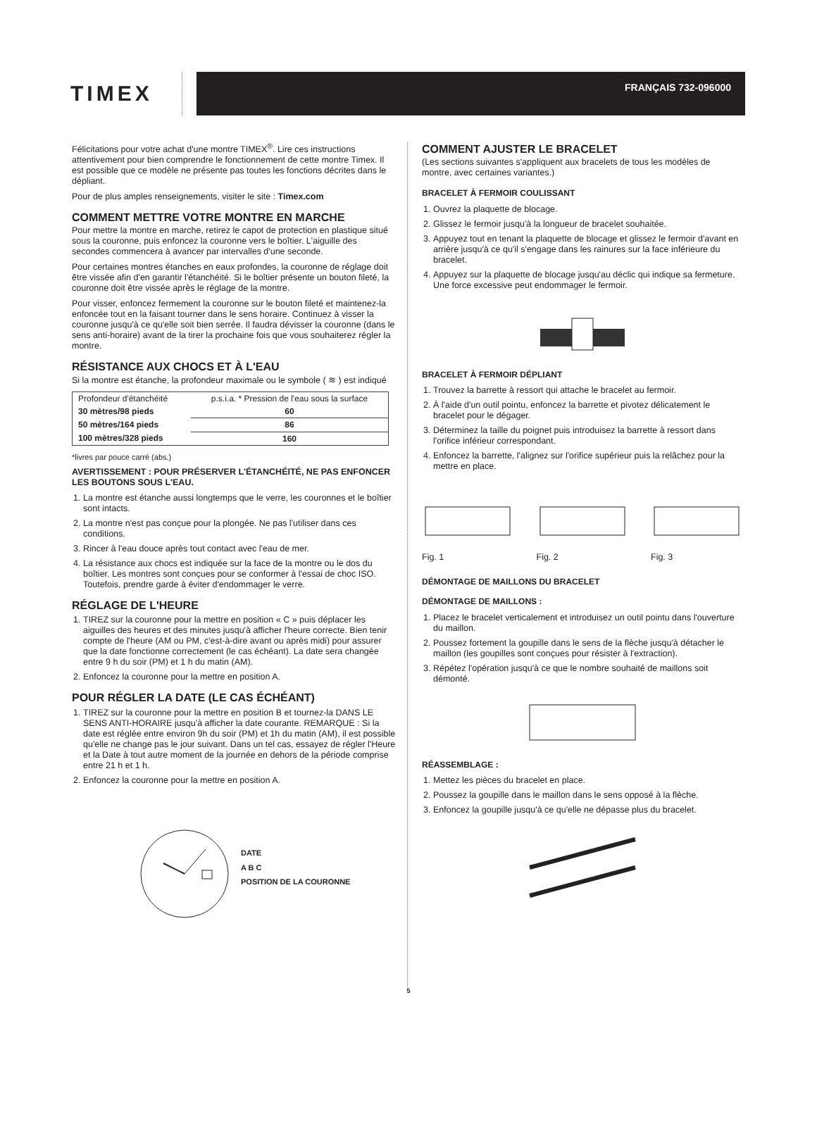TIMEX
FRANÇAIS 732-096000
Félicitations pour votre achat d'une montre TIMEX<sup>®</sup>. Lire ces instructions attentivement pour bien comprendre le fonctionnement de cette montre Timex. Il est possible que ce modèle ne présente pas toutes les fonctions décrites dans le dépliant.
Pour de plus amples renseignements, visiter le site : Timex.com
COMMENT METTRE VOTRE MONTRE EN MARCHE
Pour mettre la montre en marche, retirez le capot de protection en plastique situé sous la couronne, puis enfoncez la couronne vers le boîtier. L'aiguille des secondes commencera à avancer par intervalles d'une seconde.
Pour certaines montres étanches en eaux profondes, la couronne de réglage doit être vissée afin d'en garantir l'étanchéité. Si le boîtier présente un bouton fileté, la couronne doit être vissée après le réglage de la montre.
Pour visser, enfoncez fermement la couronne sur le bouton fileté et maintenez-la enfoncée tout en la faisant tourner dans le sens horaire. Continuez à visser la couronne jusqu'à ce qu'elle soit bien serrée. Il faudra dévisser la couronne (dans le sens anti-horaire) avant de la tirer la prochaine fois que vous souhaiterez régler la montre.
RÉSISTANCE AUX CHOCS ET À L'EAU
Si la montre est étanche, la profondeur maximale ou le symbole ( ≋ ) est indiqué
| Profondeur d'étanchéité | p.s.i.a. * Pression de l'eau sous la surface |
| --- | --- |
| 30 mètres/98 pieds | 60 |
| 50 mètres/164 pieds | 86 |
| 100 mètres/328 pieds | 160 |
*livres par pouce carré (abs.)
AVERTISSEMENT : POUR PRÉSERVER L'ÉTANCHÉITÉ, NE PAS ENFONCER LES BOUTONS SOUS L'EAU.
1. La montre est étanche aussi longtemps que le verre, les couronnes et le boîtier sont intacts.
2. La montre n'est pas conçue pour la plongée. Ne pas l'utiliser dans ces conditions.
3. Rincer à l'eau douce après tout contact avec l'eau de mer.
4. La résistance aux chocs est indiquée sur la face de la montre ou le dos du boîtier. Les montres sont conçues pour se conformer à l'essai de choc ISO. Toutefois, prendre garde à éviter d'endommager le verre.
RÉGLAGE DE L'HEURE
1. TIREZ sur la couronne pour la mettre en position « C » puis déplacer les aiguilles des heures et des minutes jusqu'à afficher l'heure correcte. Bien tenir compte de l'heure (AM ou PM, c'est-à-dire avant ou après midi) pour assurer que la date fonctionne correctement (le cas échéant). La date sera changée entre 9 h du soir (PM) et 1 h du matin (AM).
2. Enfoncez la couronne pour la mettre en position A.
POUR RÉGLER LA DATE (LE CAS ÉCHÉANT)
1. TIREZ sur la couronne pour la mettre en position B et tournez-la DANS LE SENS ANTI-HORAIRE jusqu'à afficher la date courante. REMARQUE : Si la date est réglée entre environ 9h du soir (PM) et 1h du matin (AM), il est possible qu'elle ne change pas le jour suivant. Dans un tel cas, essayez de régler l'Heure et la Date à tout autre moment de la journée en dehors de la période comprise entre 21 h et 1 h.
2. Enfoncez la couronne pour la mettre en position A.
DATE
A B C
POSITION DE LA COURONNE
COMMENT AJUSTER LE BRACELET
(Les sections suivantes s'appliquent aux bracelets de tous les modèles de montre, avec certaines variantes.)
BRACELET À FERMOIR COULISSANT
1. Ouvrez la plaquette de blocage.
2. Glissez le fermoir jusqu'à la longueur de bracelet souhaitée.
3. Appuyez tout en tenant la plaquette de blocage et glissez le fermoir d'avant en arrière jusqu'à ce qu'il s'engage dans les rainures sur la face inférieure du bracelet.
4. Appuyez sur la plaquette de blocage jusqu'au déclic qui indique sa fermeture. Une force excessive peut endommager le fermoir.
BRACELET À FERMOIR DÉPLIANT
1. Trouvez la barrette à ressort qui attache le bracelet au fermoir.
2. À l'aide d'un outil pointu, enfoncez la barrette et pivotez délicatement le bracelet pour le dégager.
3. Déterminez la taille du poignet puis introduisez la barrette à ressort dans l'orifice inférieur correspondant.
4. Enfoncez la barrette, l'alignez sur l'orifice supérieur puis la relâchez pour la mettre en place.
Fig. 1
Fig. 2
Fig. 3
DÉMONTAGE DE MAILLONS DU BRACELET
DÉMONTAGE DE MAILLONS :
1. Placez le bracelet verticalement et introduisez un outil pointu dans l'ouverture du maillon.
2. Poussez fortement la goupille dans le sens de la flèche jusqu'à détacher le maillon (les goupilles sont conçues pour résister à l'extraction).
3. Répétez l'opération jusqu'à ce que le nombre souhaité de maillons soit démonté.
RÉASSEMBLAGE :
1. Mettez les pièces du bracelet en place.
2. Poussez la goupille dans le maillon dans le sens opposé à la flèche.
3. Enfoncez la goupille jusqu'à ce qu'elle ne dépasse plus du bracelet.
5